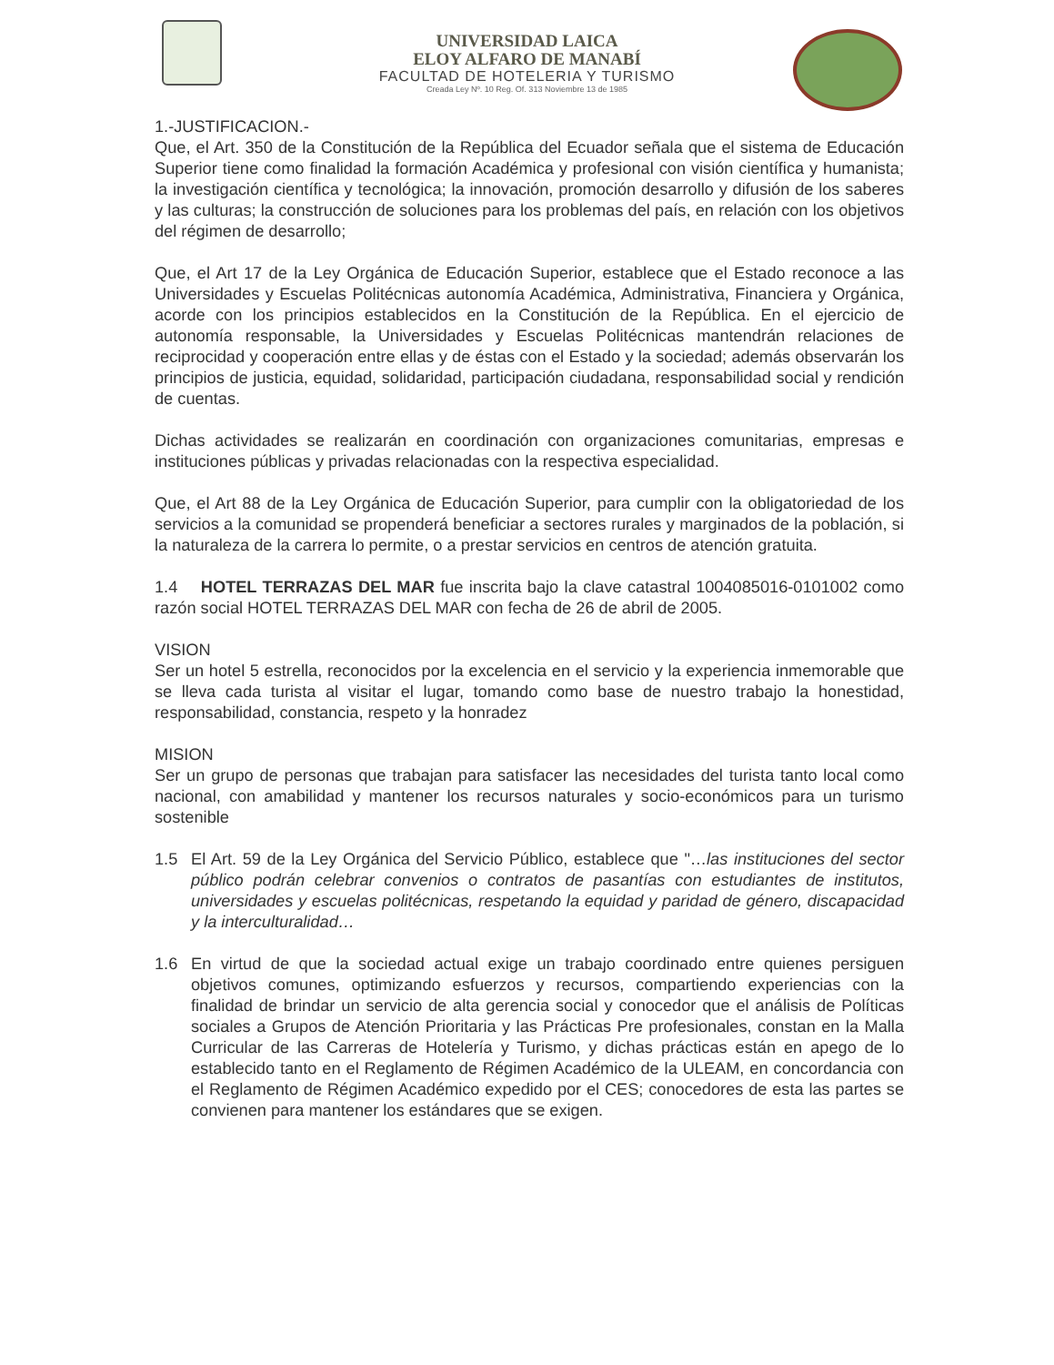UNIVERSIDAD LAICA
ELOY ALFARO DE MANABÍ
FACULTAD DE HOTELERIA Y TURISMO
Creada Ley Nº. 10 Reg. Of. 313 Noviembre 13 de 1985
1.-JUSTIFICACION.-
Que, el Art. 350 de la Constitución de la República del Ecuador señala que el sistema de Educación Superior tiene como finalidad la formación Académica y profesional con visión científica y humanista; la investigación científica y tecnológica; la innovación, promoción desarrollo y difusión de los saberes y las culturas; la construcción de soluciones para los problemas del país, en relación con los objetivos del régimen de desarrollo;
Que, el Art 17 de la Ley Orgánica de Educación Superior, establece que el Estado reconoce a las Universidades y Escuelas Politécnicas autonomía Académica, Administrativa, Financiera y Orgánica, acorde con los principios establecidos en la Constitución de la República. En el ejercicio de autonomía responsable, la Universidades y Escuelas Politécnicas mantendrán relaciones de reciprocidad y cooperación entre ellas y de éstas con el Estado y la sociedad; además observarán los principios de justicia, equidad, solidaridad, participación ciudadana, responsabilidad social y rendición de cuentas.
Dichas actividades se realizarán en coordinación con organizaciones comunitarias, empresas e instituciones públicas y privadas relacionadas con la respectiva especialidad.
Que, el Art 88 de la Ley Orgánica de Educación Superior, para cumplir con la obligatoriedad de los servicios a la comunidad se propenderá beneficiar a sectores rurales y marginados de la población, si la naturaleza de la carrera lo permite, o a prestar servicios en centros de atención gratuita.
1.4 HOTEL TERRAZAS DEL MAR fue inscrita bajo la clave catastral 1004085016-0101002 como razón social HOTEL TERRAZAS DEL MAR con fecha de 26 de abril de 2005.
VISION
Ser un hotel 5 estrella, reconocidos por la excelencia en el servicio y la experiencia inmemorable que se lleva cada turista al visitar el lugar, tomando como base de nuestro trabajo la honestidad, responsabilidad, constancia, respeto y la honradez
MISION
Ser un grupo de personas que trabajan para satisfacer las necesidades del turista tanto local como nacional, con amabilidad y mantener los recursos naturales y socio-económicos para un turismo sostenible
1.5 El Art. 59 de la Ley Orgánica del Servicio Público, establece que "…las instituciones del sector público podrán celebrar convenios o contratos de pasantías con estudiantes de institutos, universidades y escuelas politécnicas, respetando la equidad y paridad de género, discapacidad y la interculturalidad…
1.6 En virtud de que la sociedad actual exige un trabajo coordinado entre quienes persiguen objetivos comunes, optimizando esfuerzos y recursos, compartiendo experiencias con la finalidad de brindar un servicio de alta gerencia social y conocedor que el análisis de Políticas sociales a Grupos de Atención Prioritaria y las Prácticas Pre profesionales, constan en la Malla Curricular de las Carreras de Hotelería y Turismo, y dichas prácticas están en apego de lo establecido tanto en el Reglamento de Régimen Académico de la ULEAM, en concordancia con el Reglamento de Régimen Académico expedido por el CES; conocedores de esta las partes se convienen para mantener los estándares que se exigen.